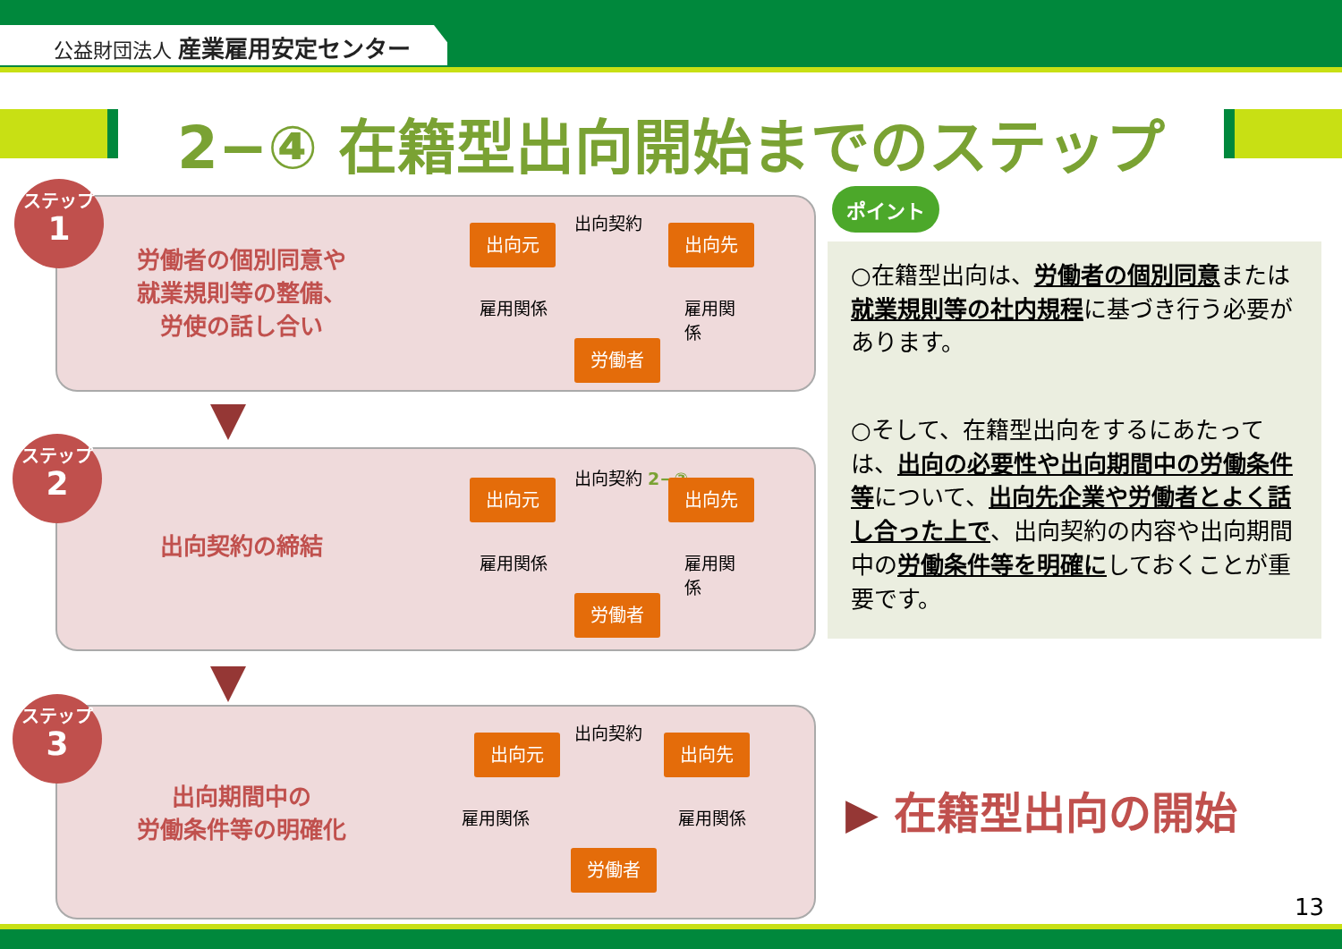公益財団法人 産業雇用安定センター
2−④ 在籍型出向開始までのステップ
ステップ
1
労働者の個別同意や
就業規則等の整備、
労使の話し合い
出向契約
出向元 出向先
雇用関係 雇用関係
労働者
ステップ
2
出向契約の締結
出向契約 2−③
出向元 出向先
雇用関係 雇用関係
労働者
ステップ
3
出向期間中の
労働条件等の明確化
出向契約
出向元 出向先
雇用関係 雇用関係
労働者
ポイント
○在籍型出向は、労働者の個別同意または就業規則等の社内規程に基づき行う必要があります。
○そして、在籍型出向をするにあたっては、出向の必要性や出向期間中の労働条件等について、出向先企業や労働者とよく話し合った上で、出向契約の内容や出向期間中の労働条件等を明確にしておくことが重要です。
▶ 在籍型出向の開始
13